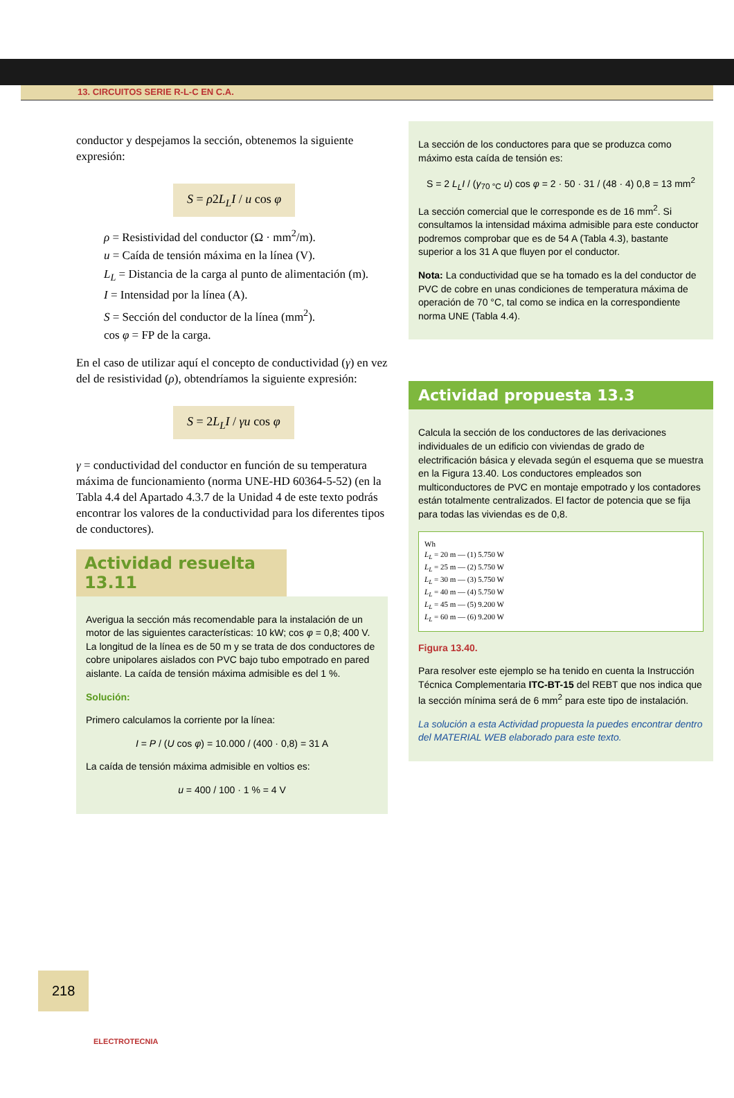13. CIRCUITOS SERIE R-L-C EN C.A.
conductor y despejamos la sección, obtenemos la siguiente expresión:
S = ρ2L<sub>L</sub>I / u cos φ
ρ = Resistividad del conductor (Ω · mm<sup>2</sup>/m).
u = Caída de tensión máxima en la línea (V).
L<sub>L</sub> = Distancia de la carga al punto de alimentación (m).
I = Intensidad por la línea (A).
S = Sección del conductor de la línea (mm<sup>2</sup>).
cos φ = FP de la carga.
En el caso de utilizar aquí el concepto de conductividad (γ) en vez del de resistividad (ρ), obtendríamos la siguiente expresión:
S = 2L<sub>L</sub>I / γu cos φ
γ = conductividad del conductor en función de su temperatura máxima de funcionamiento (norma UNE-HD 60364-5-52) (en la Tabla 4.4 del Apartado 4.3.7 de la Unidad 4 de este texto podrás encontrar los valores de la conductividad para los diferentes tipos de conductores).
Actividad resuelta 13.11
Averigua la sección más recomendable para la instalación de un motor de las siguientes características: 10 kW; cos φ = 0,8; 400 V. La longitud de la línea es de 50 m y se trata de dos conductores de cobre unipolares aislados con PVC bajo tubo empotrado en pared aislante. La caída de tensión máxima admisible es del 1 %.
Solución:
Primero calculamos la corriente por la línea:
I = P / (U cos φ) = 10.000 / (400 · 0,8) = 31 A
La caída de tensión máxima admisible en voltios es:
u = 400 / 100 · 1 % = 4 V
La sección de los conductores para que se produzca como máximo esta caída de tensión es:
S = 2 L<sub>L</sub>I / (γ<sub>70 °C</sub> u) cos φ = 2 · 50 · 31 / (48 · 4) 0,8 = 13 mm<sup>2</sup>
La sección comercial que le corresponde es de 16 mm<sup>2</sup>. Si consultamos la intensidad máxima admisible para este conductor podremos comprobar que es de 54 A (Tabla 4.3), bastante superior a los 31 A que fluyen por el conductor.
Nota: La conductividad que se ha tomado es la del conductor de PVC de cobre en unas condiciones de temperatura máxima de operación de 70 °C, tal como se indica en la correspondiente norma UNE (Tabla 4.4).
Actividad propuesta 13.3
Calcula la sección de los conductores de las derivaciones individuales de un edificio con viviendas de grado de electrificación básica y elevada según el esquema que se muestra en la Figura 13.40. Los conductores empleados son multiconductores de PVC en montaje empotrado y los contadores están totalmente centralizados. El factor de potencia que se fija para todas las viviendas es de 0,8.
Wh
L<sub>L</sub> = 20 m — (1) 5.750 W
L<sub>L</sub> = 25 m — (2) 5.750 W
L<sub>L</sub> = 30 m — (3) 5.750 W
L<sub>L</sub> = 40 m — (4) 5.750 W
L<sub>L</sub> = 45 m — (5) 9.200 W
L<sub>L</sub> = 60 m — (6) 9.200 W
Figura 13.40.
Para resolver este ejemplo se ha tenido en cuenta la Instrucción Técnica Complementaria ITC-BT-15 del REBT que nos indica que la sección mínima será de 6 mm<sup>2</sup> para este tipo de instalación.
La solución a esta Actividad propuesta la puedes encontrar dentro del MATERIAL WEB elaborado para este texto.
218
ELECTROTECNIA